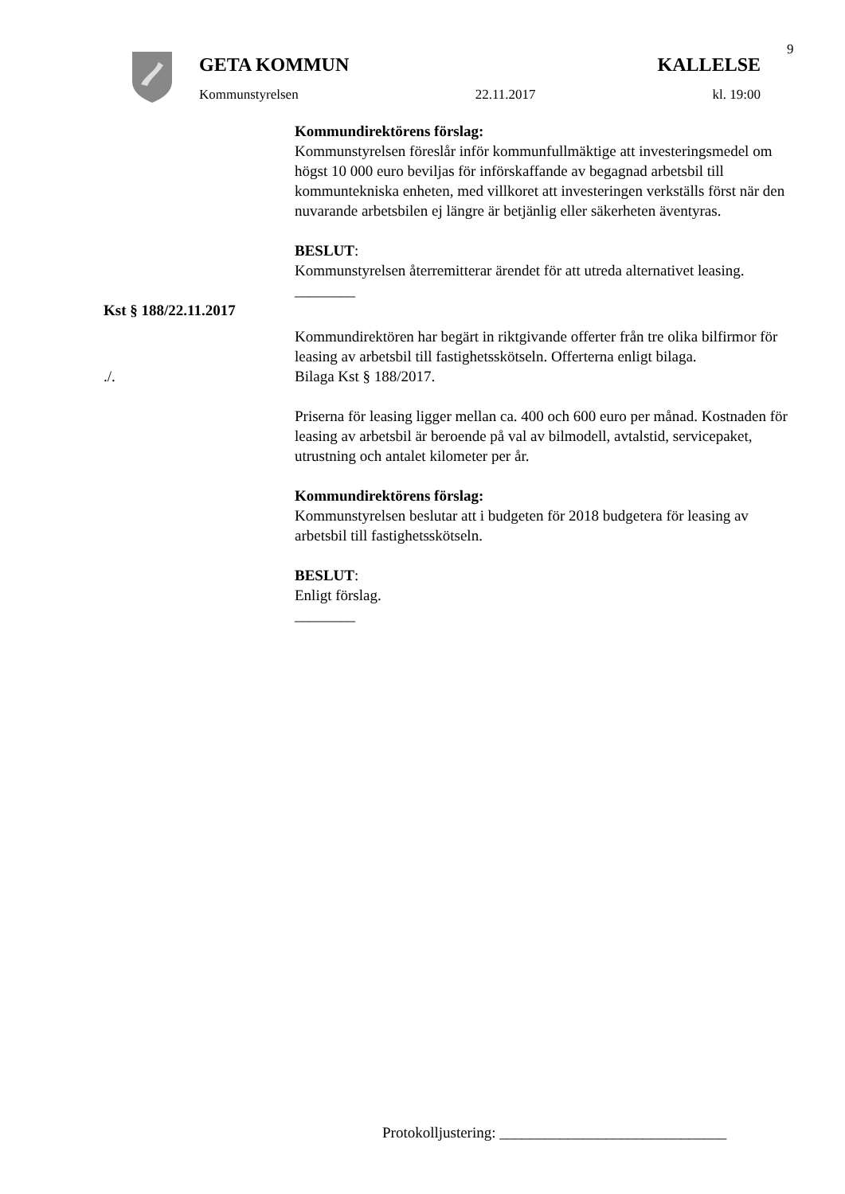9
GETA KOMMUN KALLELSE
Kommunstyrelsen 22.11.2017 kl. 19:00
Kommundirektörens förslag:
Kommunstyrelsen föreslår inför kommunfullmäktige att investeringsmedel om högst 10 000 euro beviljas för införskaffande av begagnad arbetsbil till kommuntekniska enheten, med villkoret att investeringen verkställs först när den nuvarande arbetsbilen ej längre är betjänlig eller säkerheten äventyras.
BESLUT:
Kommunstyrelsen återremitterar ärendet för att utreda alternativet leasing.
________
Kst § 188/22.11.2017
Kommundirektören har begärt in riktgivande offerter från tre olika bilfirmor för leasing av arbetsbil till fastighetsskötseln. Offerterna enligt bilaga.
./. Bilaga Kst § 188/2017.
Priserna för leasing ligger mellan ca. 400 och 600 euro per månad. Kostnaden för leasing av arbetsbil är beroende på val av bilmodell, avtalstid, servicepaket, utrustning och antalet kilometer per år.
Kommundirektörens förslag:
Kommunstyrelsen beslutar att i budgeten för 2018 budgetera för leasing av arbetsbil till fastighetsskötseln.
BESLUT:
Enligt förslag.
________
Protokolljustering: ______________________________